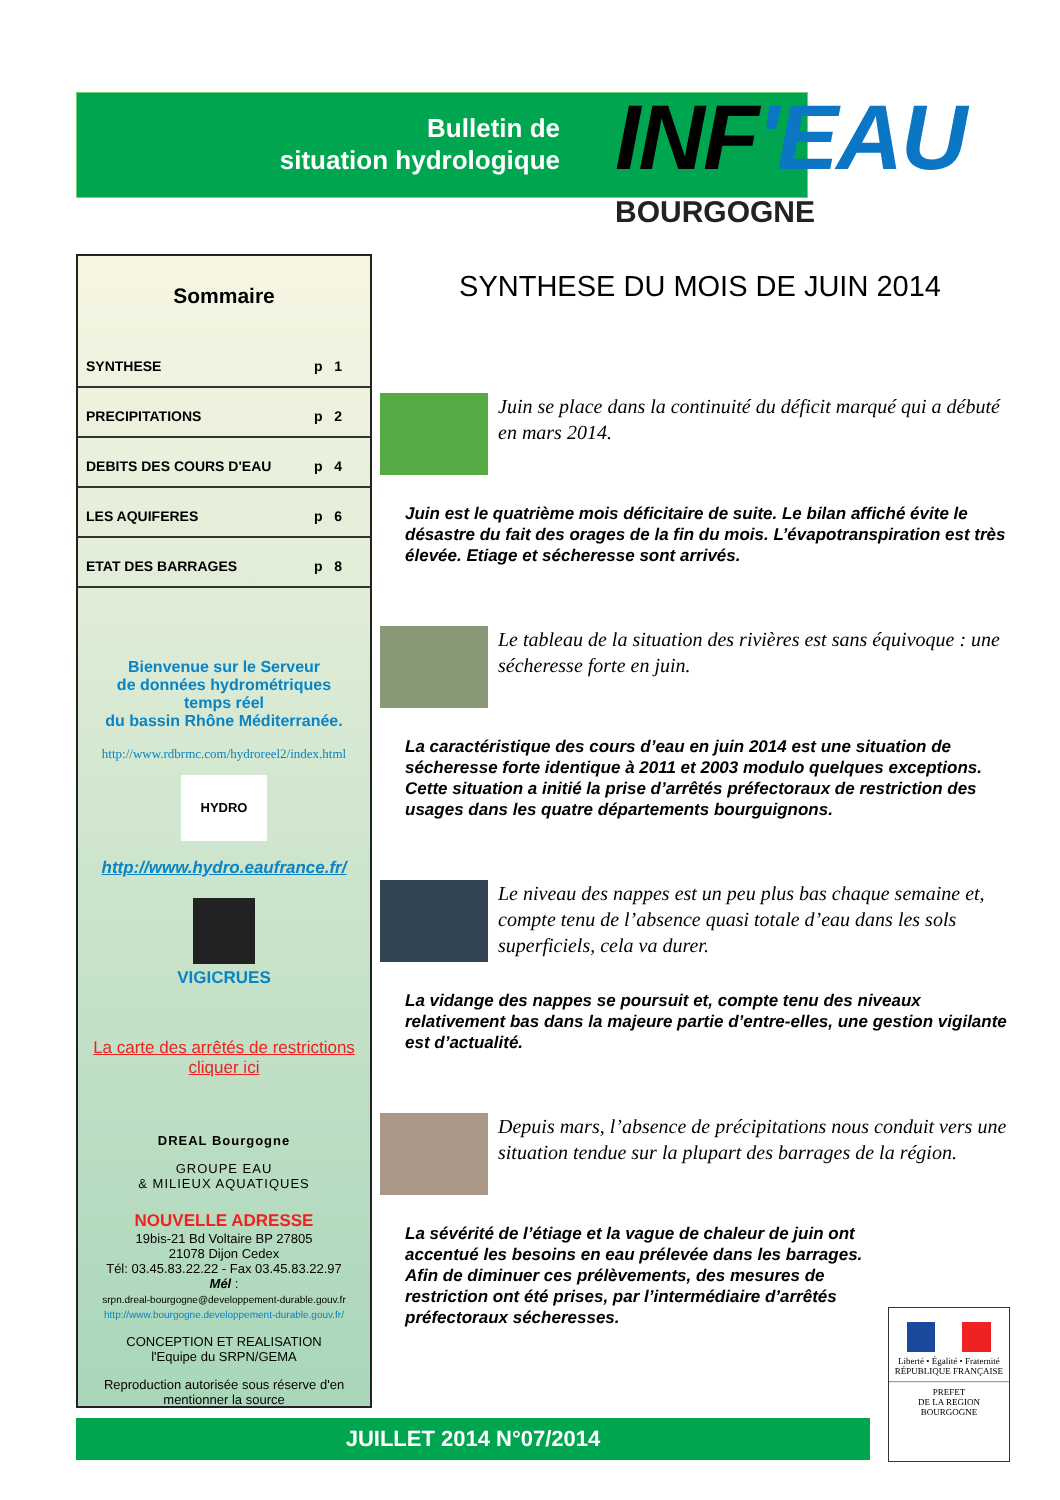Bulletin de
situation hydrologique
INF'EAU
BOURGOGNE
Sommaire
SYNTHESE p 1
PRECIPITATIONS p 2
DEBITS DES COURS D'EAU p 4
LES AQUIFERES p 6
ETAT DES BARRAGES p 8
Bienvenue sur le Serveur
de données hydrométriques
temps réel
du bassin Rhône Méditerranée.
http://www.rdbrmc.com/hydroreel2/index.html
HYDRO
http://www.hydro.eaufrance.fr/
VIGICRUES
La carte des arrêtés de restrictions
cliquer ici
DREAL Bourgogne
GROUPE EAU
& MILIEUX AQUATIQUES
NOUVELLE ADRESSE
19bis-21 Bd Voltaire BP 27805
21078 Dijon Cedex
Tél: 03.45.83.22.22 - Fax 03.45.83.22.97
Mél :
srpn.dreal-bourgogne@developpement-durable.gouv.fr
http://www.bourgogne.developpement-durable.gouv.fr/
CONCEPTION ET REALISATION
l'Equipe du SRPN/GEMA
Reproduction autorisée sous réserve d'en mentionner la source
SYNTHESE DU MOIS DE JUIN 2014
Juin se place dans la continuité du déficit marqué qui a débuté en mars 2014.
Juin est le quatrième mois déficitaire de suite. Le bilan affiché évite le désastre du fait des orages de la fin du mois. L’évapotranspiration est très élevée. Etiage et sécheresse sont arrivés.
Le tableau de la situation des rivières est sans équivoque : une sécheresse forte en juin.
La caractéristique des cours d’eau en juin 2014 est une situation de sécheresse forte identique à 2011 et 2003 modulo quelques exceptions. Cette situation a initié la prise d’arrêtés préfectoraux de restriction des usages dans les quatre départements bourguignons.
Le niveau des nappes est un peu plus bas chaque semaine et, compte tenu de l’absence quasi totale d’eau dans les sols superficiels, cela va durer.
La vidange des nappes se poursuit et, compte tenu des niveaux relativement bas dans la majeure partie d’entre-elles, une gestion vigilante est d’actualité.
Depuis mars, l’absence de précipitations nous conduit vers une situation tendue sur la plupart des barrages de la région.
La sévérité de l’étiage et la vague de chaleur de juin ont accentué les besoins en eau prélevée dans les barrages. Afin de diminuer ces prélèvements, des mesures de restriction ont été prises, par l’intermédiaire d’arrêtés préfectoraux sécheresses.
JUILLET 2014 N°07/2014
Liberté • Égalité • Fraternité
RÉPUBLIQUE FRANÇAISE
PREFET
DE LA REGION
BOURGOGNE